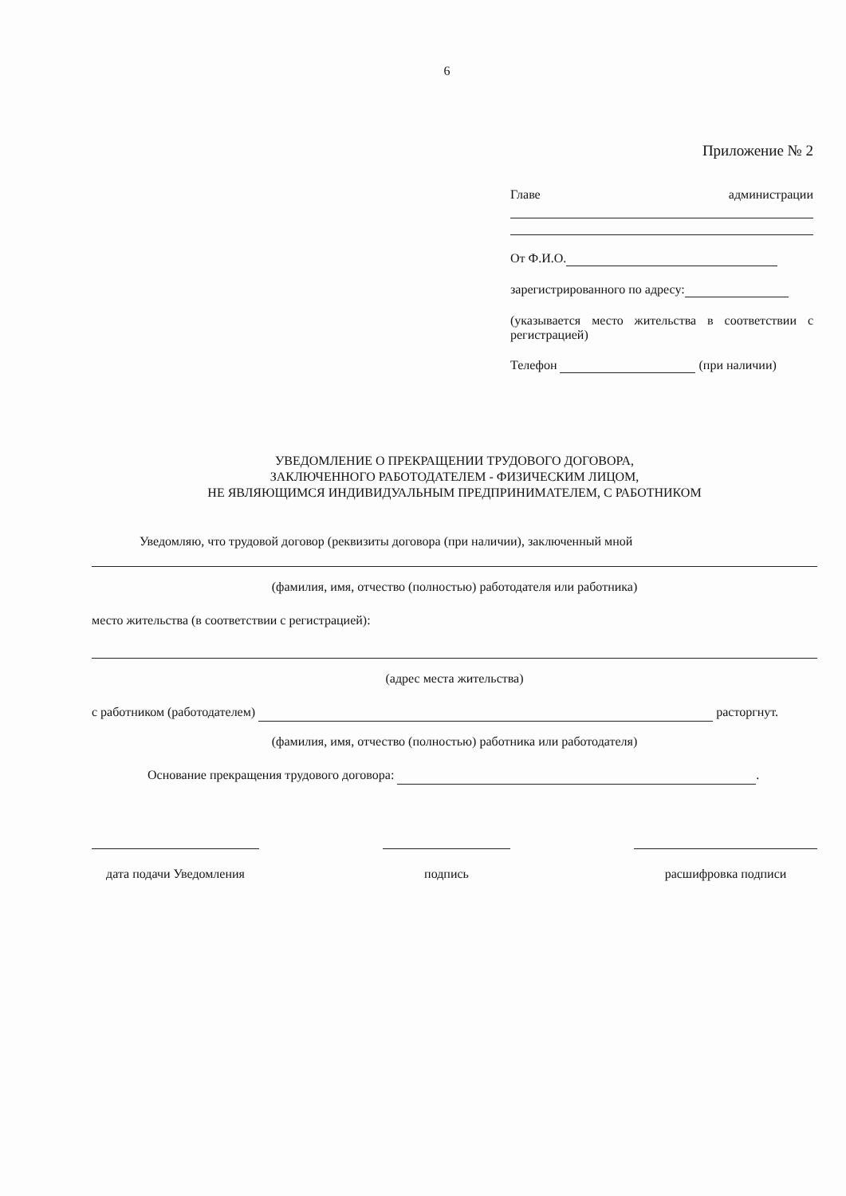6
Приложение № 2
Главе администрации
От Ф.И.О.
зарегистрированного по адресу:
(указывается место жительства в соответствии с регистрацией)
Телефон (при наличии)
УВЕДОМЛЕНИЕ О ПРЕКРАЩЕНИИ ТРУДОВОГО ДОГОВОРА,
ЗАКЛЮЧЕННОГО РАБОТОДАТЕЛЕМ - ФИЗИЧЕСКИМ ЛИЦОМ,
НЕ ЯВЛЯЮЩИМСЯ ИНДИВИДУАЛЬНЫМ ПРЕДПРИНИМАТЕЛЕМ, С РАБОТНИКОМ
Уведомляю, что трудовой договор (реквизиты договора (при наличии), заключенный мной
(фамилия, имя, отчество (полностью) работодателя или работника)
место жительства (в соответствии с регистрацией):
(адрес места жительства)
с работником (работодателем) расторгнут.
(фамилия, имя, отчество (полностью) работника или работодателя)
Основание прекращения трудового договора: .
дата подачи Уведомления подпись расшифровка подписи